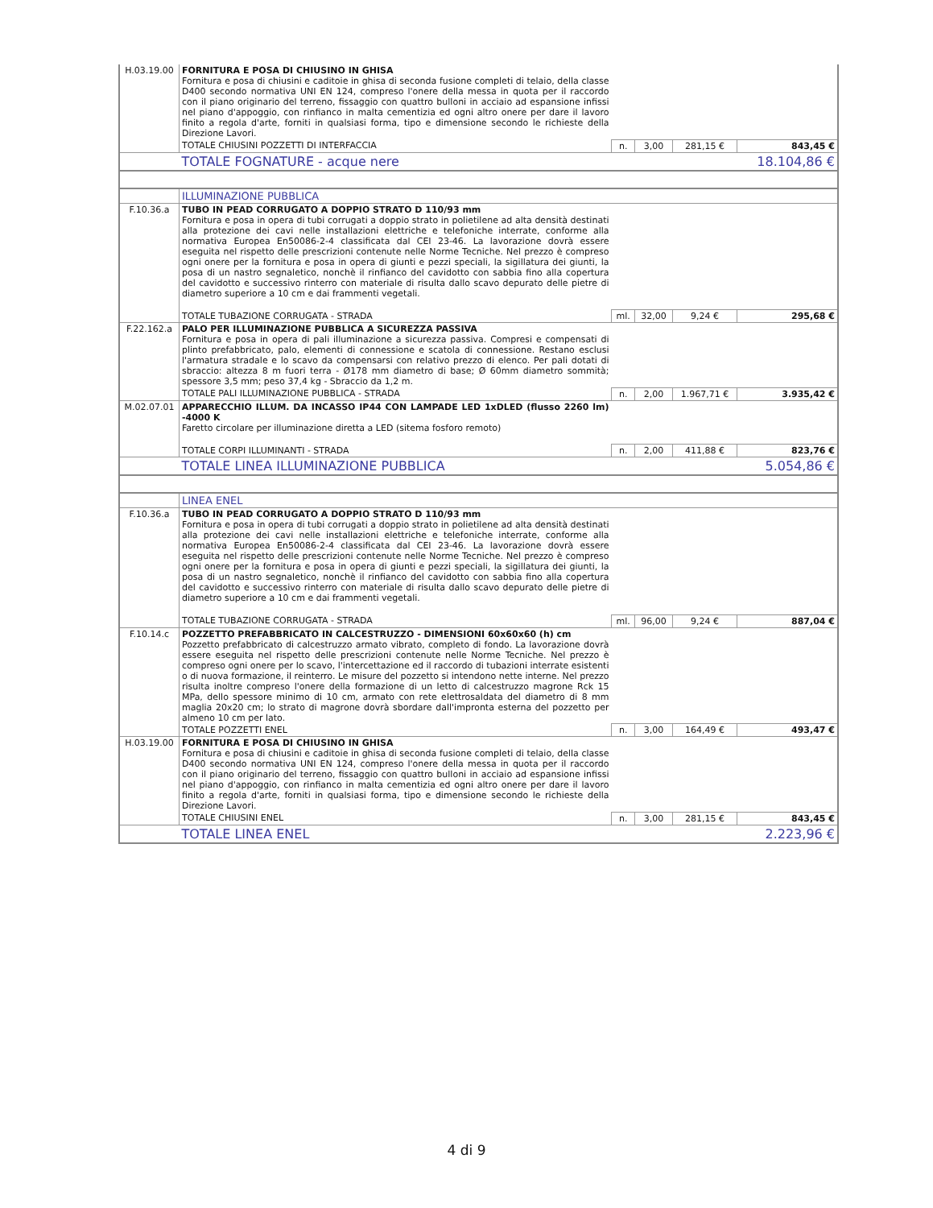| H.03.19.00 | FORNITURA E POSA DI CHIUSINO IN GHISA Fornitura e posa di chiusini e caditoie in ghisa di seconda fusione completi di telaio, della classe D400 secondo normativa UNI EN 124, compreso l'onere della messa in quota per il raccordo con il piano originario del terreno, fissaggio con quattro bulloni in acciaio ad espansione infissi nel piano d'appoggio, con rinfianco in malta cementizia ed ogni altro onere per dare il lavoro finito a regola d'arte, forniti in qualsiasi forma, tipo e dimensione secondo le richieste della Direzione Lavori. | | | | |
| | TOTALE CHIUSINI POZZETTI DI INTERFACCIA | n. | 3,00 | 281,15 € | 843,45 € |
| | TOTALE FOGNATURE - acque nere | | | | 18.104,86 € |
| | ILLUMINAZIONE PUBBLICA | | | | |
| F.10.36.a | TUBO IN PEAD CORRUGATO A DOPPIO STRATO D 110/93 mm Fornitura e posa in opera di tubi corrugati a doppio strato in polietilene ad alta densità destinati alla protezione dei cavi nelle installazioni elettriche e telefoniche interrate, conforme alla normativa Europea En50086-2-4 classificata dal CEI 23-46. La lavorazione dovrà essere eseguita nel rispetto delle prescrizioni contenute nelle Norme Tecniche. Nel prezzo è compreso ogni onere per la fornitura e posa in opera di giunti e pezzi speciali, la sigillatura dei giunti, la posa di un nastro segnaletico, nonchè il rinfianco del cavidotto con sabbia fino alla copertura del cavidotto e successivo rinterro con materiale di risulta dallo scavo depurato delle pietre di diametro superiore a 10 cm e dai frammenti vegetali. | | | | |
| | TOTALE TUBAZIONE CORRUGATA - STRADA | ml. | 32,00 | 9,24 € | 295,68 € |
| F.22.162.a | PALO PER ILLUMINAZIONE PUBBLICA A SICUREZZA PASSIVA Fornitura e posa in opera di pali illuminazione a sicurezza passiva. Compresi e compensati di plinto prefabbricato, palo, elementi di connessione e scatola di connessione. Restano esclusi l'armatura stradale e lo scavo da compensarsi con relativo prezzo di elenco. Per pali dotati di sbraccio: altezza 8 m fuori terra - Ø178 mm diametro di base; Ø 60mm diametro sommità; spessore 3,5 mm; peso 37,4 kg - Sbraccio da 1,2 m. | | | | |
| | TOTALE PALI ILLUMINAZIONE PUBBLICA - STRADA | n. | 2,00 | 1.967,71 € | 3.935,42 € |
| M.02.07.01 | APPARECCHIO ILLUM. DA INCASSO IP44 CON LAMPADE LED 1xDLED (flusso 2260 lm) -4000 K Faretto circolare per illuminazione diretta a LED (sitema fosforo remoto) | | | | |
| | TOTALE CORPI ILLUMINANTI - STRADA | n. | 2,00 | 411,88 € | 823,76 € |
| | TOTALE LINEA ILLUMINAZIONE PUBBLICA | | | | 5.054,86 € |
| | LINEA ENEL | | | | |
| F.10.36.a | TUBO IN PEAD CORRUGATO A DOPPIO STRATO D 110/93 mm Fornitura e posa in opera di tubi corrugati a doppio strato in polietilene ad alta densità destinati alla protezione dei cavi nelle installazioni elettriche e telefoniche interrate, conforme alla normativa Europea En50086-2-4 classificata dal CEI 23-46. La lavorazione dovrà essere eseguita nel rispetto delle prescrizioni contenute nelle Norme Tecniche. Nel prezzo è compreso ogni onere per la fornitura e posa in opera di giunti e pezzi speciali, la sigillatura dei giunti, la posa di un nastro segnaletico, nonchè il rinfianco del cavidotto con sabbia fino alla copertura del cavidotto e successivo rinterro con materiale di risulta dallo scavo depurato delle pietre di diametro superiore a 10 cm e dai frammenti vegetali. | | | | |
| | TOTALE TUBAZIONE CORRUGATA - STRADA | ml. | 96,00 | 9,24 € | 887,04 € |
| F.10.14.c | POZZETTO PREFABBRICATO IN CALCESTRUZZO - DIMENSIONI 60x60x60 (h) cm Pozzetto prefabbricato di calcestruzzo armato vibrato, completo di fondo. La lavorazione dovrà essere eseguita nel rispetto delle prescrizioni contenute nelle Norme Tecniche. Nel prezzo è compreso ogni onere per lo scavo, l'intercettazione ed il raccordo di tubazioni interrate esistenti o di nuova formazione, il reinterro. Le misure del pozzetto si intendono nette interne. Nel prezzo risulta inoltre compreso l'onere della formazione di un letto di calcestruzzo magrone Rck 15 MPa, dello spessore minimo di 10 cm, armato con rete elettrosaldata del diametro di 8 mm maglia 20x20 cm; lo strato di magrone dovrà sbordare dall'impronta esterna del pozzetto per almeno 10 cm per lato. | | | | |
| | TOTALE POZZETTI ENEL | n. | 3,00 | 164,49 € | 493,47 € |
| H.03.19.00 | FORNITURA E POSA DI CHIUSINO IN GHISA Fornitura e posa di chiusini e caditoie in ghisa di seconda fusione completi di telaio, della classe D400 secondo normativa UNI EN 124, compreso l'onere della messa in quota per il raccordo con il piano originario del terreno, fissaggio con quattro bulloni in acciaio ad espansione infissi nel piano d'appoggio, con rinfianco in malta cementizia ed ogni altro onere per dare il lavoro finito a regola d'arte, forniti in qualsiasi forma, tipo e dimensione secondo le richieste della Direzione Lavori. | | | | |
| | TOTALE CHIUSINI ENEL | n. | 3,00 | 281,15 € | 843,45 € |
| | TOTALE LINEA ENEL | | | | 2.223,96 € |
4 di 9